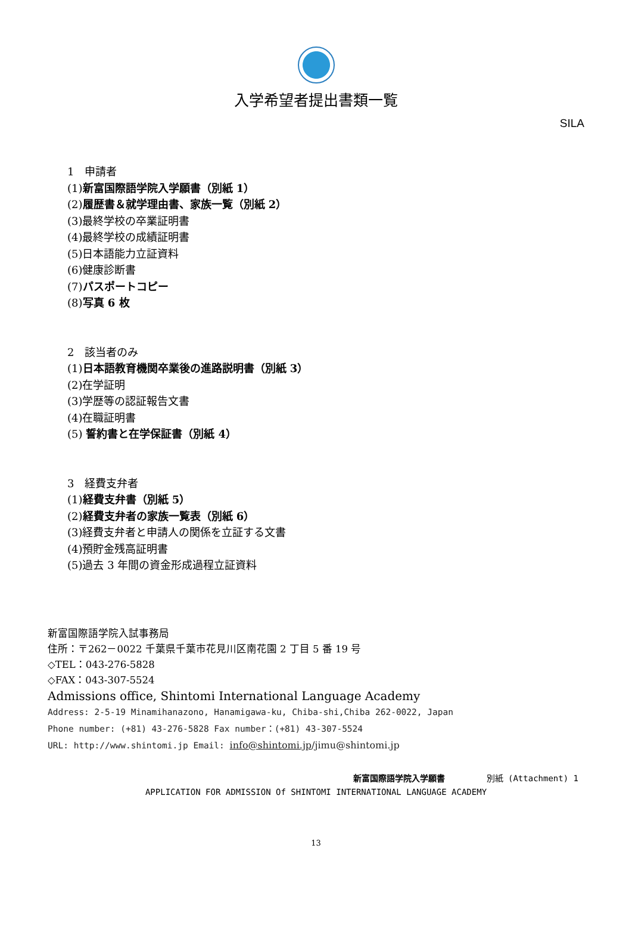SILA
入学希望者提出書類一覧
1　申請者
(1)新富国際語学院入学願書（別紙 1）
(2)履歴書＆就学理由書、家族一覧（別紙 2）
(3)最終学校の卒業証明書
(4)最終学校の成績証明書
(5)日本語能力立証資料
(6)健康診断書
(7)パスポートコピー
(8)写真 6 枚
2　該当者のみ
(1)日本語教育機関卒業後の進路説明書（別紙 3）
(2)在学証明
(3)学歴等の認証報告文書
(4)在職証明書
(5) 誓約書と在学保証書（別紙 4）
3　経費支弁者
(1)経費支弁書（別紙 5）
(2)経費支弁者の家族一覧表（別紙 6）
(3)経費支弁者と申請人の関係を立証する文書
(4)預貯金残高証明書
(5)過去 3 年間の資金形成過程立証資料
新富国際語学院入試事務局
住所：〒262－0022 千葉県千葉市花見川区南花園 2 丁目 5 番 19 号
◇TEL：043-276-5828
◇FAX：043-307-5524
Admissions office, Shintomi International Language Academy
Address: 2-5-19 Minamihanazono, Hanamigawa-ku, Chiba-shi,Chiba 262-0022, Japan
Phone number: (+81) 43-276-5828 Fax number：(+81) 43-307-5524
URL: http://www.shintomi.jp Email: info@shintomi.jp/jimu@shintomi.jp
新富国際語学院入学願書　　　　　別紙 (Attachment) 1
APPLICATION FOR ADMISSION Of SHINTOMI INTERNATIONAL LANGUAGE ACADEMY
13